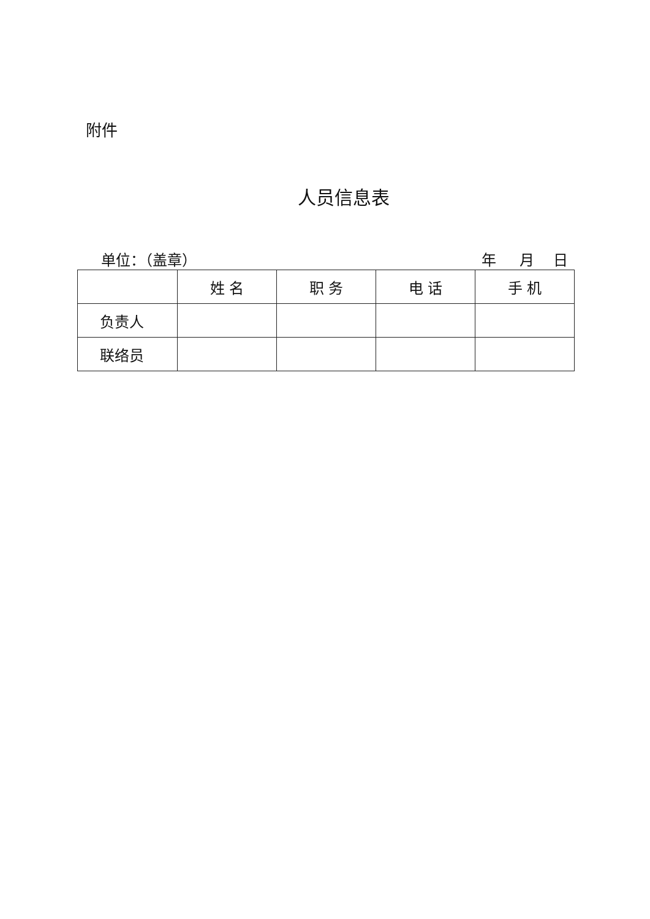附件
人员信息表
单位：（盖章） 年 月 日
| | 姓 名 | 职 务 | 电 话 | 手 机 |
| --- | --- | --- | --- | --- |
| 负责人 | | | | |
| 联络员 | | | | |